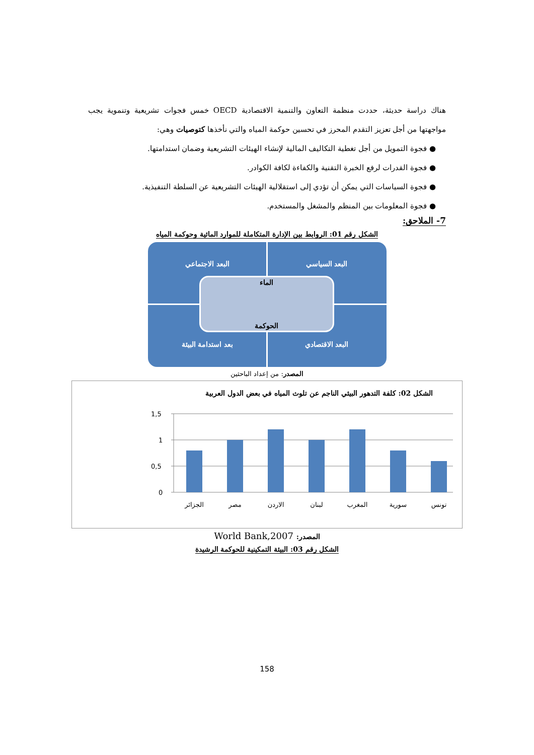هناك دراسة حديثة، حددت منظمة التعاون والتنمية الاقتصادية OECD خمس فجوات تشريعية وتنموية يجب مواجهتها من أجل تعزيز التقدم المحرز في تحسين حوكمة المياه والتي نأخذها كتوصيات وهي:
● فجوة التمويل من أجل تغطية التكاليف المالية لإنشاء الهيئات التشريعية وضمان استدامتها.
● فجوة القدرات لرفع الخبرة التقنية والكفاءة لكافة الكوادر.
● فجوة السياسات التي يمكن أن تؤدي إلى استقلالية الهيئات التشريعية عن السلطة التنفيذية.
● فجوة المعلومات بين المنظم والمشغل والمستخدم.
7- الملاحق:
الشكل رقم 01: الروابط بين الإدارة المتكاملة للموارد المائية وحوكمة المياه
البعد السياسي البعد الاجتماعي
البعد الاقتصادي بعد استدامة البيئة
الماء
الحوكمة
المصدر: من إعداد الباحثين
الشكل 02: كلفة التدهور البيئي الناجم عن تلوث المياه في بعض الدول العربية
1,5
1
0,5
0
الجزائر
مصر
الاردن
لبنان
المغرب
سورية
تونس
المصدر: World Bank,2007
الشكل رقم 03: البيئة التمكينية للحوكمة الرشيدة
158